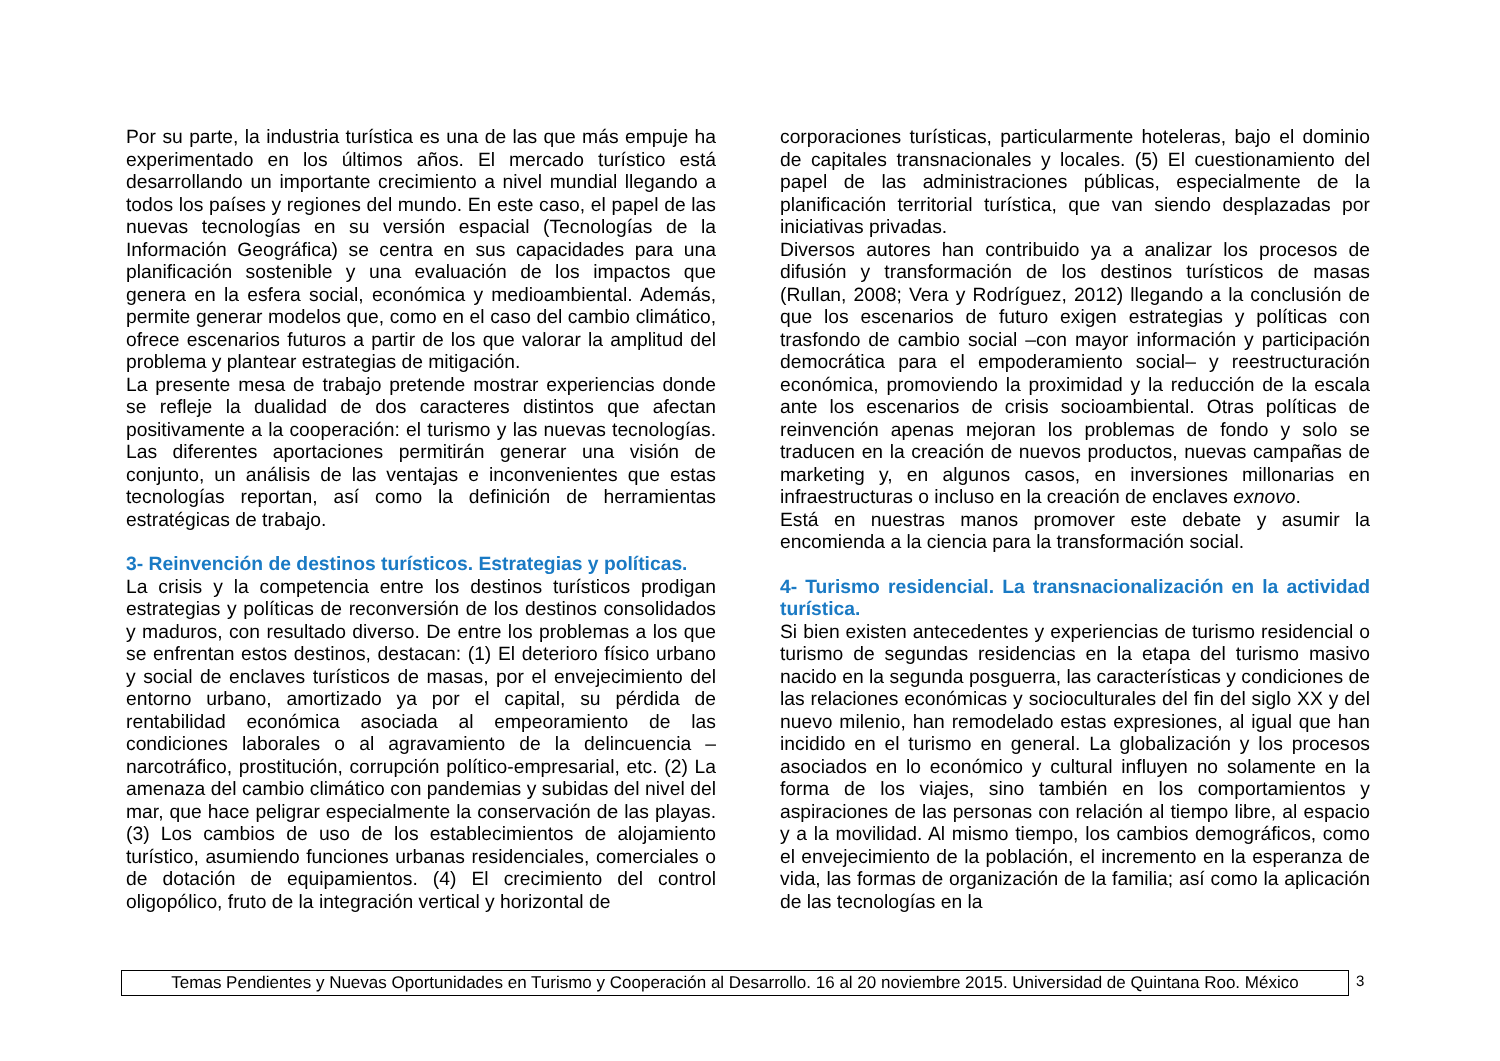Por su parte, la industria turística es una de las que más empuje ha experimentado en los últimos años. El mercado turístico está desarrollando un importante crecimiento a nivel mundial llegando a todos los países y regiones del mundo. En este caso, el papel de las nuevas tecnologías en su versión espacial (Tecnologías de la Información Geográfica) se centra en sus capacidades para una planificación sostenible y una evaluación de los impactos que genera en la esfera social, económica y medioambiental. Además, permite generar modelos que, como en el caso del cambio climático, ofrece escenarios futuros a partir de los que valorar la amplitud del problema y plantear estrategias de mitigación.
La presente mesa de trabajo pretende mostrar experiencias donde se refleje la dualidad de dos caracteres distintos que afectan positivamente a la cooperación: el turismo y las nuevas tecnologías. Las diferentes aportaciones permitirán generar una visión de conjunto, un análisis de las ventajas e inconvenientes que estas tecnologías reportan, así como la definición de herramientas estratégicas de trabajo.
3- Reinvención de destinos turísticos. Estrategias y políticas.
La crisis y la competencia entre los destinos turísticos prodigan estrategias y políticas de reconversión de los destinos consolidados y maduros, con resultado diverso. De entre los problemas a los que se enfrentan estos destinos, destacan: (1) El deterioro físico urbano y social de enclaves turísticos de masas, por el envejecimiento del entorno urbano, amortizado ya por el capital, su pérdida de rentabilidad económica asociada al empeoramiento de las condiciones laborales o al agravamiento de la delincuencia – narcotráfico, prostitución, corrupción político-empresarial, etc. (2) La amenaza del cambio climático con pandemias y subidas del nivel del mar, que hace peligrar especialmente la conservación de las playas. (3) Los cambios de uso de los establecimientos de alojamiento turístico, asumiendo funciones urbanas residenciales, comerciales o de dotación de equipamientos. (4) El crecimiento del control oligopólico, fruto de la integración vertical y horizontal de
corporaciones turísticas, particularmente hoteleras, bajo el dominio de capitales transnacionales y locales. (5) El cuestionamiento del papel de las administraciones públicas, especialmente de la planificación territorial turística, que van siendo desplazadas por iniciativas privadas.
Diversos autores han contribuido ya a analizar los procesos de difusión y transformación de los destinos turísticos de masas (Rullan, 2008; Vera y Rodríguez, 2012) llegando a la conclusión de que los escenarios de futuro exigen estrategias y políticas con trasfondo de cambio social –con mayor información y participación democrática para el empoderamiento social– y reestructuración económica, promoviendo la proximidad y la reducción de la escala ante los escenarios de crisis socioambiental. Otras políticas de reinvención apenas mejoran los problemas de fondo y solo se traducen en la creación de nuevos productos, nuevas campañas de marketing y, en algunos casos, en inversiones millonarias en infraestructuras o incluso en la creación de enclaves exnovo.
Está en nuestras manos promover este debate y asumir la encomienda a la ciencia para la transformación social.
4- Turismo residencial. La transnacionalización en la actividad turística.
Si bien existen antecedentes y experiencias de turismo residencial o turismo de segundas residencias en la etapa del turismo masivo nacido en la segunda posguerra, las características y condiciones de las relaciones económicas y socioculturales del fin del siglo XX y del nuevo milenio, han remodelado estas expresiones, al igual que han incidido en el turismo en general. La globalización y los procesos asociados en lo económico y cultural influyen no solamente en la forma de los viajes, sino también en los comportamientos y aspiraciones de las personas con relación al tiempo libre, al espacio y a la movilidad. Al mismo tiempo, los cambios demográficos, como el envejecimiento de la población, el incremento en la esperanza de vida, las formas de organización de la familia; así como la aplicación de las tecnologías en la
Temas Pendientes y Nuevas Oportunidades en Turismo y Cooperación al Desarrollo. 16 al 20 noviembre 2015. Universidad de Quintana Roo. México
3